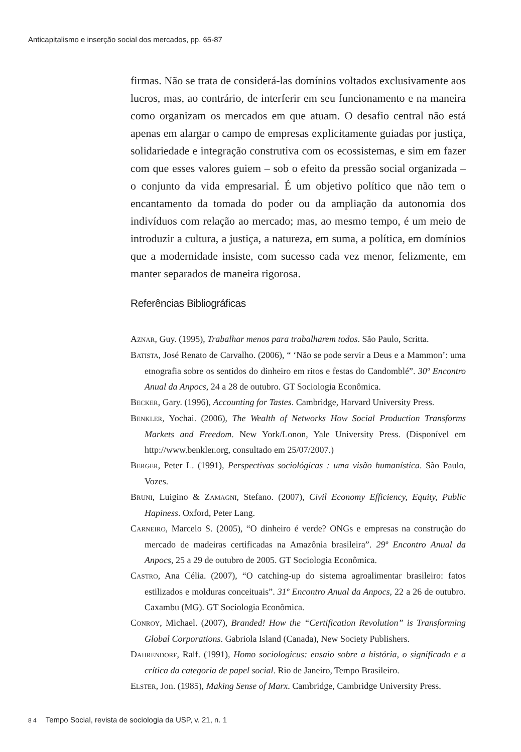Anticapitalismo e inserção social dos mercados, pp. 65-87
firmas. Não se trata de considerá-las domínios voltados exclusivamente aos lucros, mas, ao contrário, de interferir em seu funcionamento e na maneira como organizam os mercados em que atuam. O desafio central não está apenas em alargar o campo de empresas explicitamente guiadas por justiça, solidariedade e integração construtiva com os ecossistemas, e sim em fazer com que esses valores guiem – sob o efeito da pressão social organizada – o conjunto da vida empresarial. É um objetivo político que não tem o encantamento da tomada do poder ou da ampliação da autonomia dos indivíduos com relação ao mercado; mas, ao mesmo tempo, é um meio de introduzir a cultura, a justiça, a natureza, em suma, a política, em domínios que a modernidade insiste, com sucesso cada vez menor, felizmente, em manter separados de maneira rigorosa.
Referências Bibliográficas
AZNAR, Guy. (1995), Trabalhar menos para trabalharem todos. São Paulo, Scritta.
BATISTA, José Renato de Carvalho. (2006), “ ‘Não se pode servir a Deus e a Mammon’: uma etnografia sobre os sentidos do dinheiro em ritos e festas do Candomblé”. 30º Encontro Anual da Anpocs, 24 a 28 de outubro. GT Sociologia Econômica.
BECKER, Gary. (1996), Accounting for Tastes. Cambridge, Harvard University Press.
BENKLER, Yochai. (2006), The Wealth of Networks How Social Production Transforms Markets and Freedom. New York/Lonon, Yale University Press. (Disponível em http://www.benkler.org, consultado em 25/07/2007.)
BERGER, Peter L. (1991), Perspectivas sociológicas : uma visão humanística. São Paulo, Vozes.
BRUNI, Luigino & ZAMAGNI, Stefano. (2007), Civil Economy Efficiency, Equity, Public Hapiness. Oxford, Peter Lang.
CARNEIRO, Marcelo S. (2005), “O dinheiro é verde? ONGs e empresas na construção do mercado de madeiras certificadas na Amazônia brasileira”. 29º Encontro Anual da Anpocs, 25 a 29 de outubro de 2005. GT Sociologia Econômica.
CASTRO, Ana Célia. (2007), “O catching-up do sistema agroalimentar brasileiro: fatos estilizados e molduras conceituais”. 31º Encontro Anual da Anpocs, 22 a 26 de outubro. Caxambu (MG). GT Sociologia Econômica.
CONROY, Michael. (2007), Branded! How the “Certification Revolution” is Transforming Global Corporations. Gabriola Island (Canada), New Society Publishers.
DAHRENDORF, Ralf. (1991), Homo sociologicus: ensaio sobre a história, o significado e a crítica da categoria de papel social. Rio de Janeiro, Tempo Brasileiro.
ELSTER, Jon. (1985), Making Sense of Marx. Cambridge, Cambridge University Press.
8 4 Tempo Social, revista de sociologia da USP, v. 21, n. 1